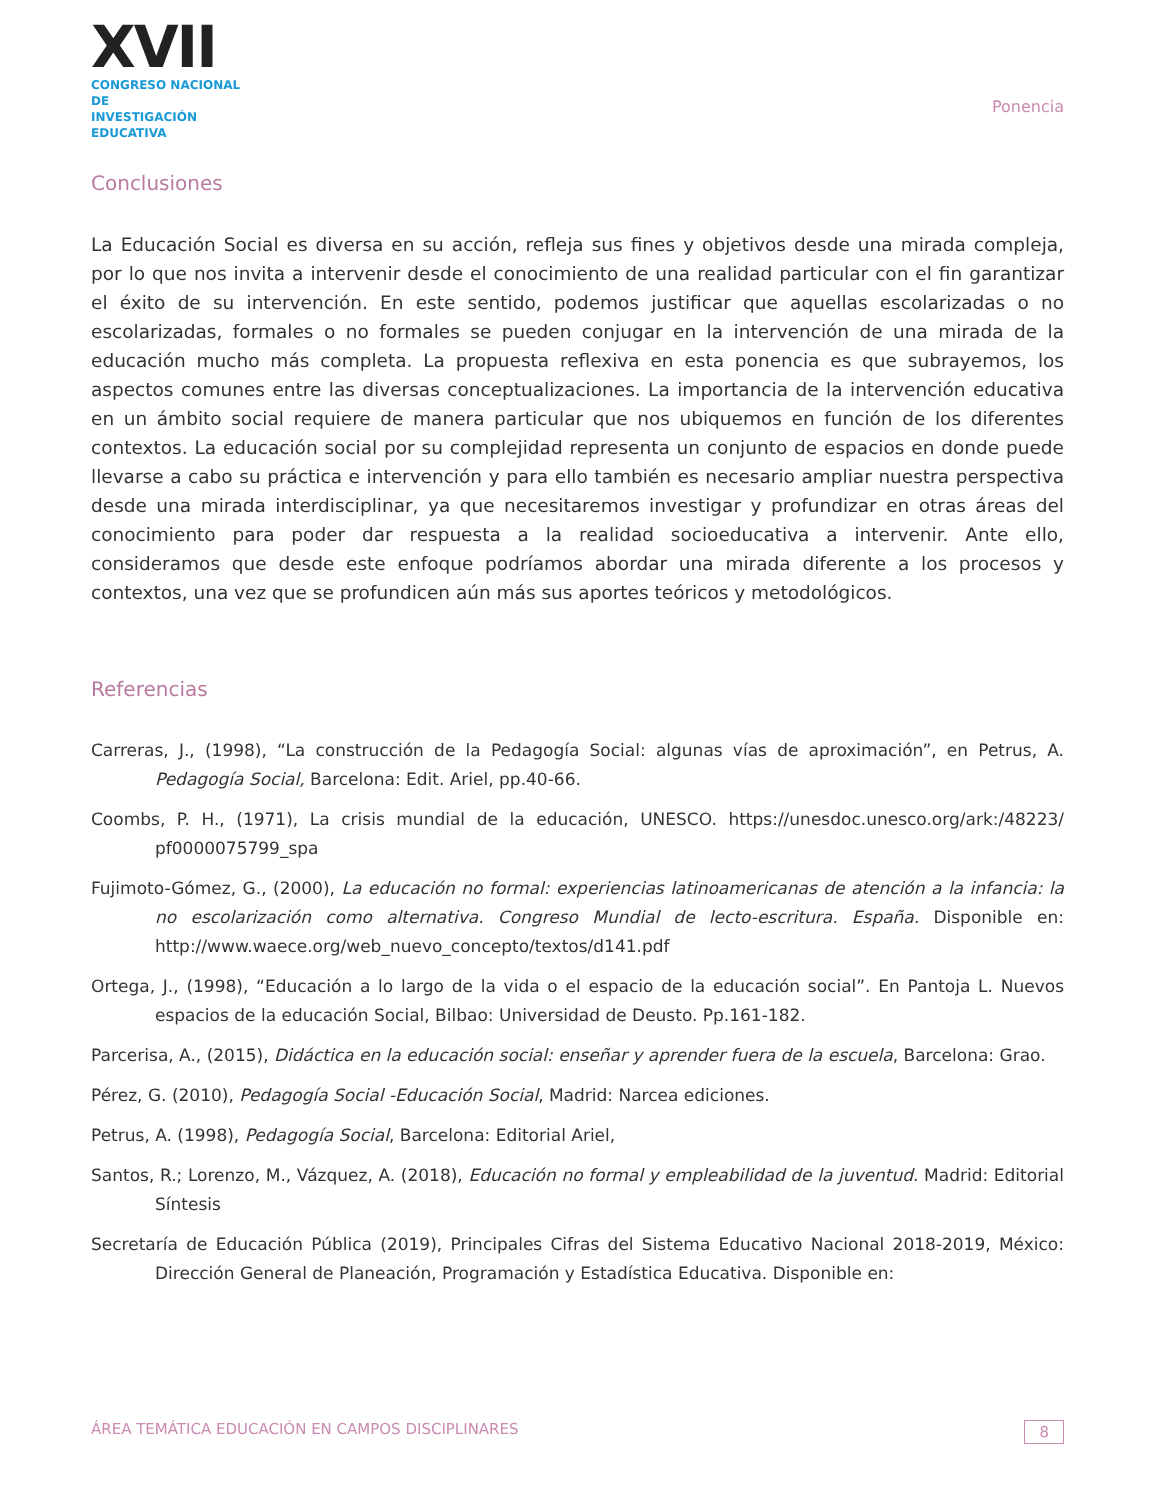XVII
CONGRESO NACIONAL DE
INVESTIGACIÓN EDUCATIVA
Ponencia
Conclusiones
La Educación Social es diversa en su acción, refleja sus fines y objetivos desde una mirada compleja, por lo que nos invita a intervenir desde el conocimiento de una realidad particular con el fin garantizar el éxito de su intervención. En este sentido, podemos justificar que aquellas escolarizadas o no escolarizadas, formales o no formales se pueden conjugar en la intervención de una mirada de la educación mucho más completa. La propuesta reflexiva en esta ponencia es que subrayemos, los aspectos comunes entre las diversas conceptualizaciones. La importancia de la intervención educativa en un ámbito social requiere de manera particular que nos ubiquemos en función de los diferentes contextos. La educación social por su complejidad representa un conjunto de espacios en donde puede llevarse a cabo su práctica e intervención y para ello también es necesario ampliar nuestra perspectiva desde una mirada interdisciplinar, ya que necesitaremos investigar y profundizar en otras áreas del conocimiento para poder dar respuesta a la realidad socioeducativa a intervenir. Ante ello, consideramos que desde este enfoque podríamos abordar una mirada diferente a los procesos y contextos, una vez que se profundicen aún más sus aportes teóricos y metodológicos.
Referencias
Carreras, J., (1998), “La construcción de la Pedagogía Social: algunas vías de aproximación”, en Petrus, A. Pedagogía Social, Barcelona: Edit. Ariel, pp.40-66.
Coombs, P. H., (1971), La crisis mundial de la educación, UNESCO. https://unesdoc.unesco.org/ark:/48223/ pf0000075799_spa
Fujimoto-Gómez, G., (2000), La educación no formal: experiencias latinoamericanas de atención a la infancia: la no escolarización como alternativa. Congreso Mundial de lecto-escritura. España. Disponible en: http://www.waece.org/web_nuevo_concepto/textos/d141.pdf
Ortega, J., (1998), “Educación a lo largo de la vida o el espacio de la educación social”. En Pantoja L. Nuevos espacios de la educación Social, Bilbao: Universidad de Deusto. Pp.161-182.
Parcerisa, A., (2015), Didáctica en la educación social: enseñar y aprender fuera de la escuela, Barcelona: Grao.
Pérez, G. (2010), Pedagogía Social -Educación Social, Madrid: Narcea ediciones.
Petrus, A. (1998), Pedagogía Social, Barcelona: Editorial Ariel,
Santos, R.; Lorenzo, M., Vázquez, A. (2018), Educación no formal y empleabilidad de la juventud. Madrid: Editorial Síntesis
Secretaría de Educación Pública (2019), Principales Cifras del Sistema Educativo Nacional 2018-2019, México: Dirección General de Planeación, Programación y Estadística Educativa. Disponible en:
ÁREA TEMÁTICA EDUCACIÓN EN CAMPOS DISCIPLINARES 8